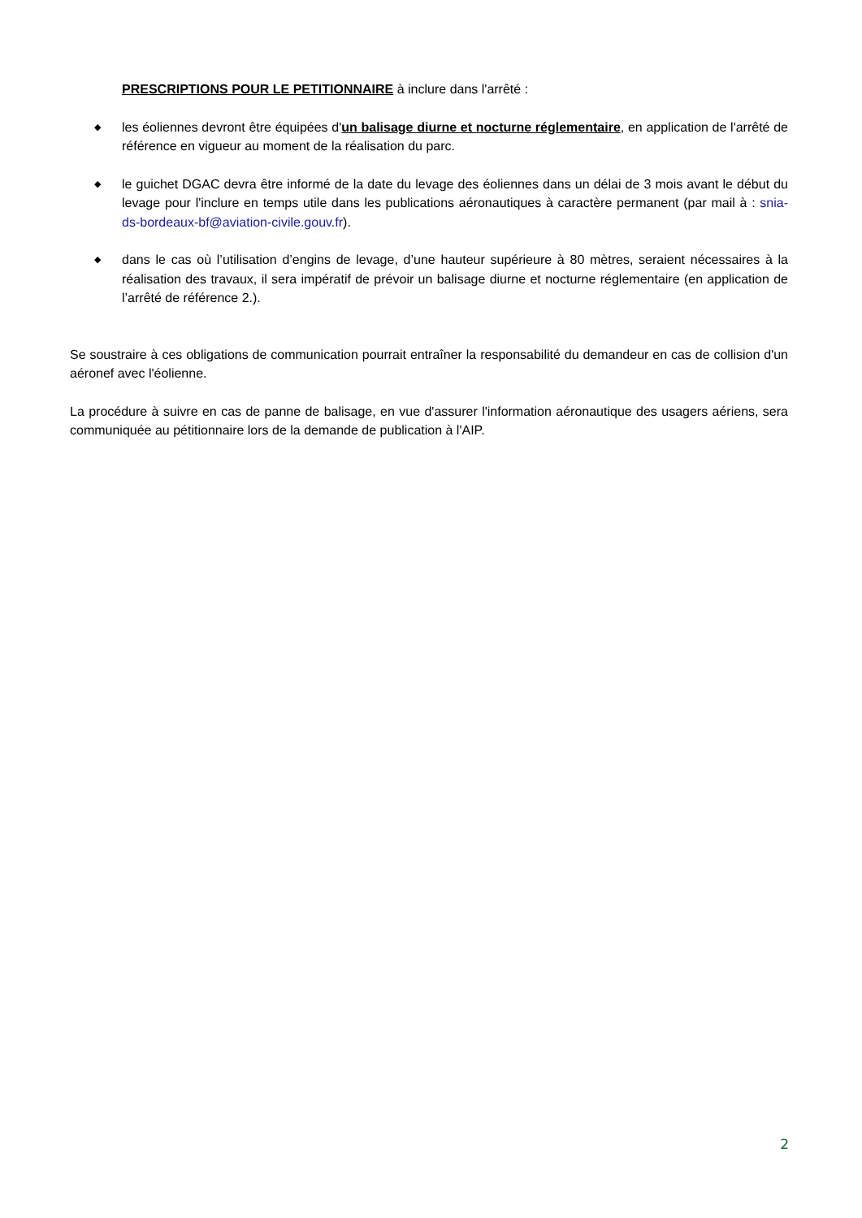PRESCRIPTIONS POUR LE PETITIONNAIRE à inclure dans l'arrêté :
◆ les éoliennes devront être équipées d'un balisage diurne et nocturne réglementaire, en application de l'arrêté de référence en vigueur au moment de la réalisation du parc.
◆ le guichet DGAC devra être informé de la date du levage des éoliennes dans un délai de 3 mois avant le début du levage pour l'inclure en temps utile dans les publications aéronautiques à caractère permanent (par mail à : snia-ds-bordeaux-bf@aviation-civile.gouv.fr).
◆ dans le cas où l’utilisation d’engins de levage, d’une hauteur supérieure à 80 mètres, seraient nécessaires à la réalisation des travaux, il sera impératif de prévoir un balisage diurne et nocturne réglementaire (en application de l’arrêté de référence 2.).
Se soustraire à ces obligations de communication pourrait entraîner la responsabilité du demandeur en cas de collision d'un aéronef avec l'éolienne.
La procédure à suivre en cas de panne de balisage, en vue d'assurer l'information aéronautique des usagers aériens, sera communiquée au pétitionnaire lors de la demande de publication à l'AIP.
2